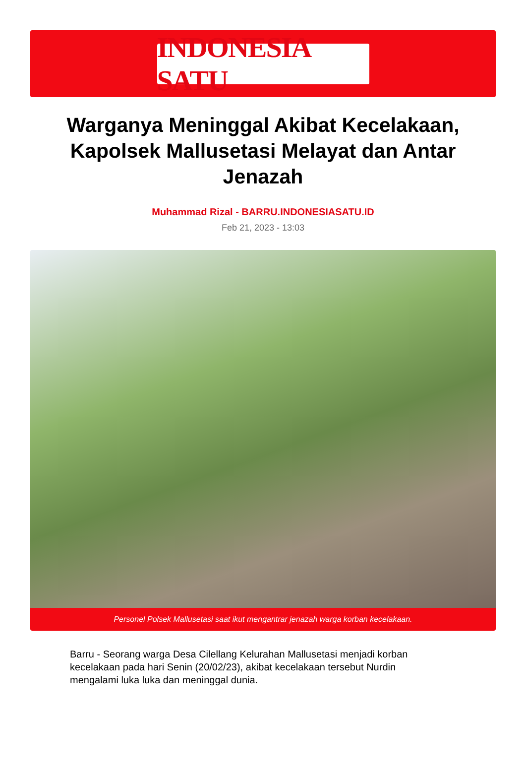INDONESIA SATU
Warganya Meninggal Akibat Kecelakaan, Kapolsek Mallusetasi Melayat dan Antar Jenazah
Muhammad Rizal - BARRU.INDONESIASATU.ID
Feb 21, 2023 - 13:03
Personel Polsek Mallusetasi saat ikut mengantrar jenazah warga korban kecelakaan.
Barru - Seorang warga Desa Cilellang Kelurahan Mallusetasi menjadi korban kecelakaan pada hari Senin (20/02/23), akibat kecelakaan tersebut Nurdin mengalami luka luka dan meninggal dunia.